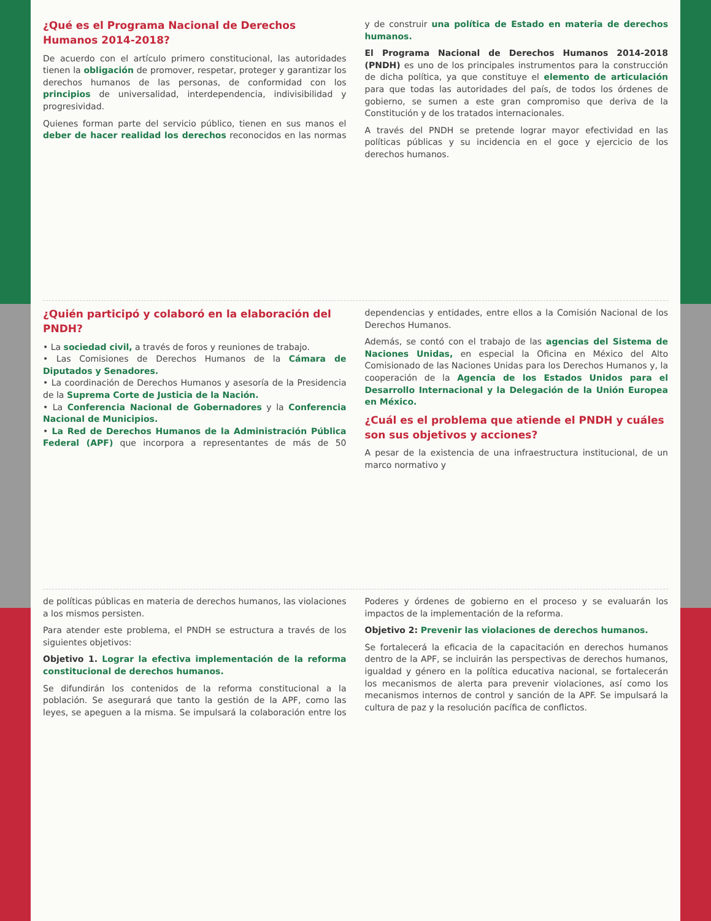¿Qué es el Programa Nacional de Derechos Humanos 2014-2018?
De acuerdo con el artículo primero constitucional, las autoridades tienen la obligación de promover, respetar, proteger y garantizar los derechos humanos de las personas, de conformidad con los principios de universalidad, interdependencia, indivisibilidad y progresividad.
Quienes forman parte del servicio público, tienen en sus manos el deber de hacer realidad los derechos reconocidos en las normas y de construir una política de Estado en materia de derechos humanos.
El Programa Nacional de Derechos Humanos 2014-2018 (PNDH) es uno de los principales instrumentos para la construcción de dicha política, ya que constituye el elemento de articulación para que todas las autoridades del país, de todos los órdenes de gobierno, se sumen a este gran compromiso que deriva de la Constitución y de los tratados internacionales.
A través del PNDH se pretende lograr mayor efectividad en las políticas públicas y su incidencia en el goce y ejercicio de los derechos humanos.
¿Quién participó y colaboró en la elaboración del PNDH?
• La sociedad civil, a través de foros y reuniones de trabajo.
• Las Comisiones de Derechos Humanos de la Cámara de Diputados y Senadores.
• La coordinación de Derechos Humanos y asesoría de la Presidencia de la Suprema Corte de Justicia de la Nación.
• La Conferencia Nacional de Gobernadores y la Conferencia Nacional de Municipios.
• La Red de Derechos Humanos de la Administración Pública Federal (APF) que incorpora a representantes de más de 50 dependencias y entidades, entre ellos a la Comisión Nacional de los Derechos Humanos.
Además, se contó con el trabajo de las agencias del Sistema de Naciones Unidas, en especial la Oficina en México del Alto Comisionado de las Naciones Unidas para los Derechos Humanos y, la cooperación de la Agencia de los Estados Unidos para el Desarrollo Internacional y la Delegación de la Unión Europea en México.
¿Cuál es el problema que atiende el PNDH y cuáles son sus objetivos y acciones?
A pesar de la existencia de una infraestructura institucional, de un marco normativo y
de políticas públicas en materia de derechos humanos, las violaciones a los mismos persisten.
Para atender este problema, el PNDH se estructura a través de los siguientes objetivos:
Objetivo 1. Lograr la efectiva implementación de la reforma constitucional de derechos humanos.
Se difundirán los contenidos de la reforma constitucional a la población. Se asegurará que tanto la gestión de la APF, como las leyes, se apeguen a la misma. Se impulsará la colaboración entre los Poderes y órdenes de gobierno en el proceso y se evaluarán los impactos de la implementación de la reforma.
Objetivo 2: Prevenir las violaciones de derechos humanos.
Se fortalecerá la eficacia de la capacitación en derechos humanos dentro de la APF, se incluirán las perspectivas de derechos humanos, igualdad y género en la política educativa nacional, se fortalecerán los mecanismos de alerta para prevenir violaciones, así como los mecanismos internos de control y sanción de la APF. Se impulsará la cultura de paz y la resolución pacífica de conflictos.